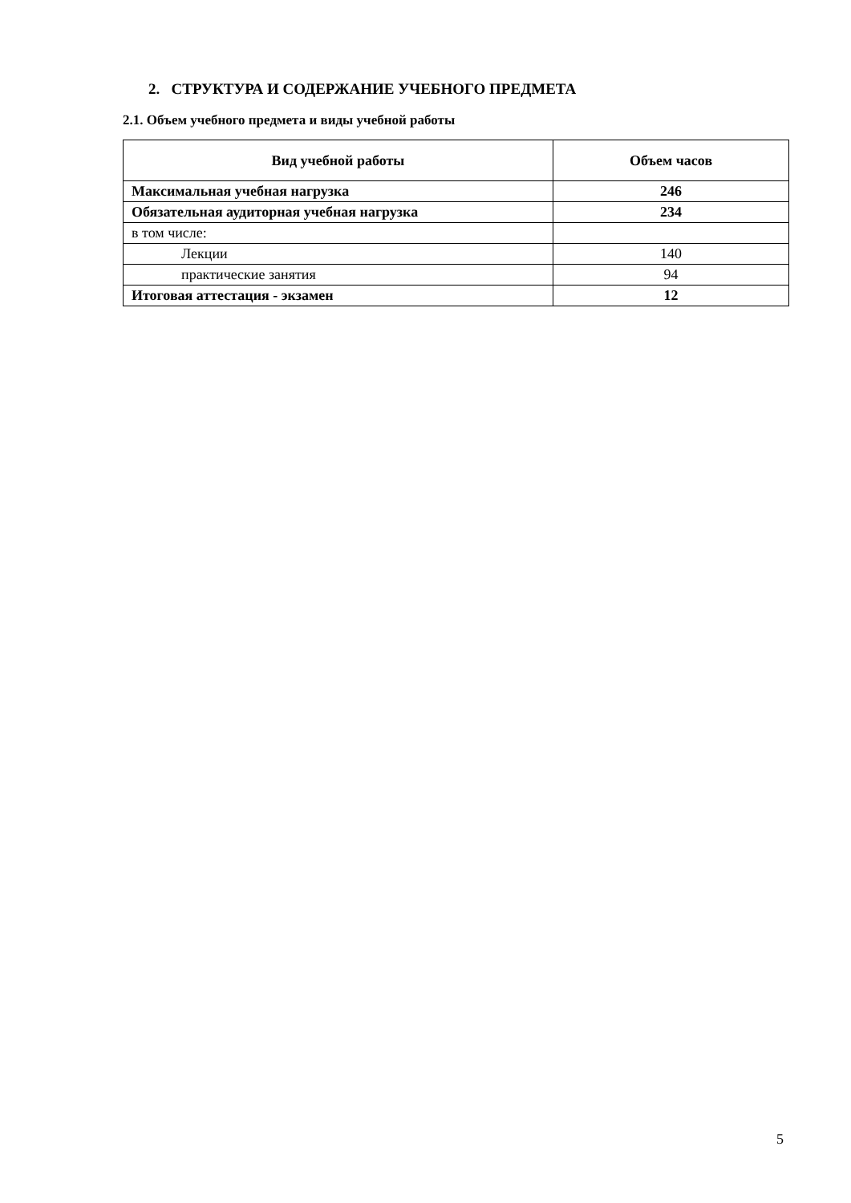2. СТРУКТУРА И СОДЕРЖАНИЕ УЧЕБНОГО ПРЕДМЕТА
2.1. Объем учебного предмета и виды учебной работы
| Вид учебной работы | Объем часов |
| --- | --- |
| Максимальная учебная нагрузка | 246 |
| Обязательная аудиторная учебная нагрузка | 234 |
| в том числе: | |
| Лекции | 140 |
| практические занятия | 94 |
| Итоговая аттестация - экзамен | 12 |
5